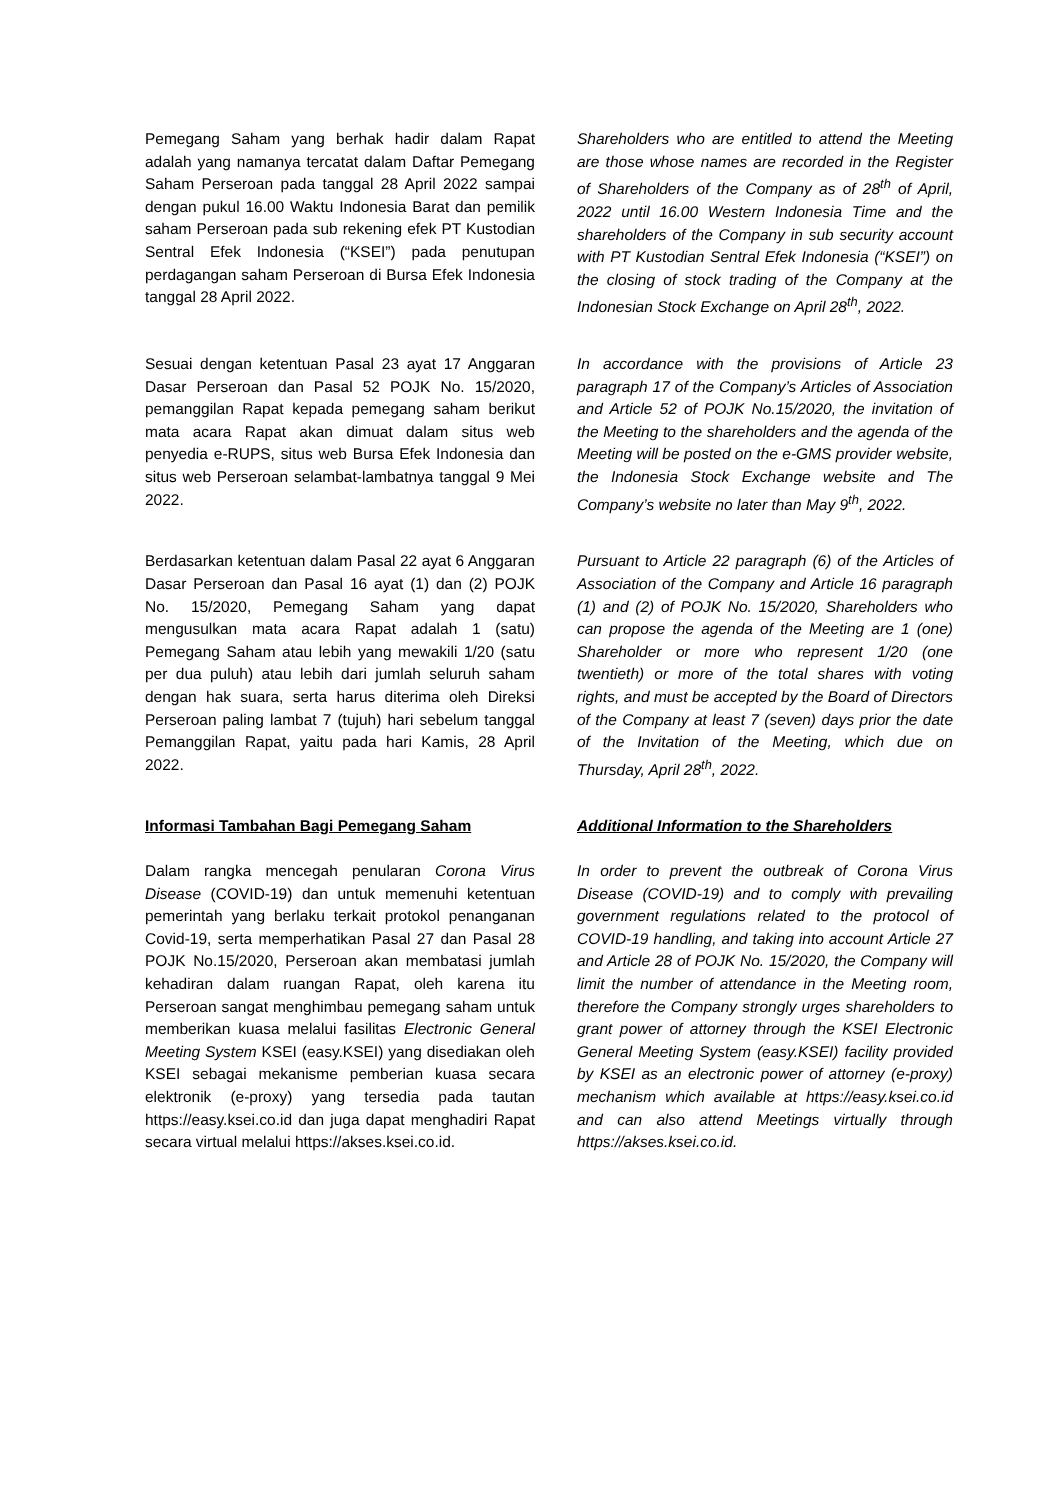Pemegang Saham yang berhak hadir dalam Rapat adalah yang namanya tercatat dalam Daftar Pemegang Saham Perseroan pada tanggal 28 April 2022 sampai dengan pukul 16.00 Waktu Indonesia Barat dan pemilik saham Perseroan pada sub rekening efek PT Kustodian Sentral Efek Indonesia (“KSEI”) pada penutupan perdagangan saham Perseroan di Bursa Efek Indonesia tanggal 28 April 2022.
Shareholders who are entitled to attend the Meeting are those whose names are recorded in the Register of Shareholders of the Company as of 28<sup>th</sup> of April, 2022 until 16.00 Western Indonesia Time and the shareholders of the Company in sub security account with PT Kustodian Sentral Efek Indonesia (“KSEI”) on the closing of stock trading of the Company at the Indonesian Stock Exchange on April 28<sup>th</sup>, 2022.
Sesuai dengan ketentuan Pasal 23 ayat 17 Anggaran Dasar Perseroan dan Pasal 52 POJK No. 15/2020, pemanggilan Rapat kepada pemegang saham berikut mata acara Rapat akan dimuat dalam situs web penyedia e-RUPS, situs web Bursa Efek Indonesia dan situs web Perseroan selambat-lambatnya tanggal 9 Mei 2022.
In accordance with the provisions of Article 23 paragraph 17 of the Company’s Articles of Association and Article 52 of POJK No.15/2020, the invitation of the Meeting to the shareholders and the agenda of the Meeting will be posted on the e-GMS provider website, the Indonesia Stock Exchange website and The Company’s website no later than May 9<sup>th</sup>, 2022.
Berdasarkan ketentuan dalam Pasal 22 ayat 6 Anggaran Dasar Perseroan dan Pasal 16 ayat (1) dan (2) POJK No. 15/2020, Pemegang Saham yang dapat mengusulkan mata acara Rapat adalah 1 (satu) Pemegang Saham atau lebih yang mewakili 1/20 (satu per dua puluh) atau lebih dari jumlah seluruh saham dengan hak suara, serta harus diterima oleh Direksi Perseroan paling lambat 7 (tujuh) hari sebelum tanggal Pemanggilan Rapat, yaitu pada hari Kamis, 28 April 2022.
Pursuant to Article 22 paragraph (6) of the Articles of Association of the Company and Article 16 paragraph (1) and (2) of POJK No. 15/2020, Shareholders who can propose the agenda of the Meeting are 1 (one) Shareholder or more who represent 1/20 (one twentieth) or more of the total shares with voting rights, and must be accepted by the Board of Directors of the Company at least 7 (seven) days prior the date of the Invitation of the Meeting, which due on Thursday, April 28<sup>th</sup>, 2022.
Informasi Tambahan Bagi Pemegang Saham Additional Information to the Shareholders
Dalam rangka mencegah penularan Corona Virus Disease (COVID-19) dan untuk memenuhi ketentuan pemerintah yang berlaku terkait protokol penanganan Covid-19, serta memperhatikan Pasal 27 dan Pasal 28 POJK No.15/2020, Perseroan akan membatasi jumlah kehadiran dalam ruangan Rapat, oleh karena itu Perseroan sangat menghimbau pemegang saham untuk memberikan kuasa melalui fasilitas Electronic General Meeting System KSEI (easy.KSEI) yang disediakan oleh KSEI sebagai mekanisme pemberian kuasa secara elektronik (e-proxy) yang tersedia pada tautan https://easy.ksei.co.id dan juga dapat menghadiri Rapat secara virtual melalui https://akses.ksei.co.id.
In order to prevent the outbreak of Corona Virus Disease (COVID-19) and to comply with prevailing government regulations related to the protocol of COVID-19 handling, and taking into account Article 27 and Article 28 of POJK No. 15/2020, the Company will limit the number of attendance in the Meeting room, therefore the Company strongly urges shareholders to grant power of attorney through the KSEI Electronic General Meeting System (easy.KSEI) facility provided by KSEI as an electronic power of attorney (e-proxy) mechanism which available at https://easy.ksei.co.id and can also attend Meetings virtually through https://akses.ksei.co.id.